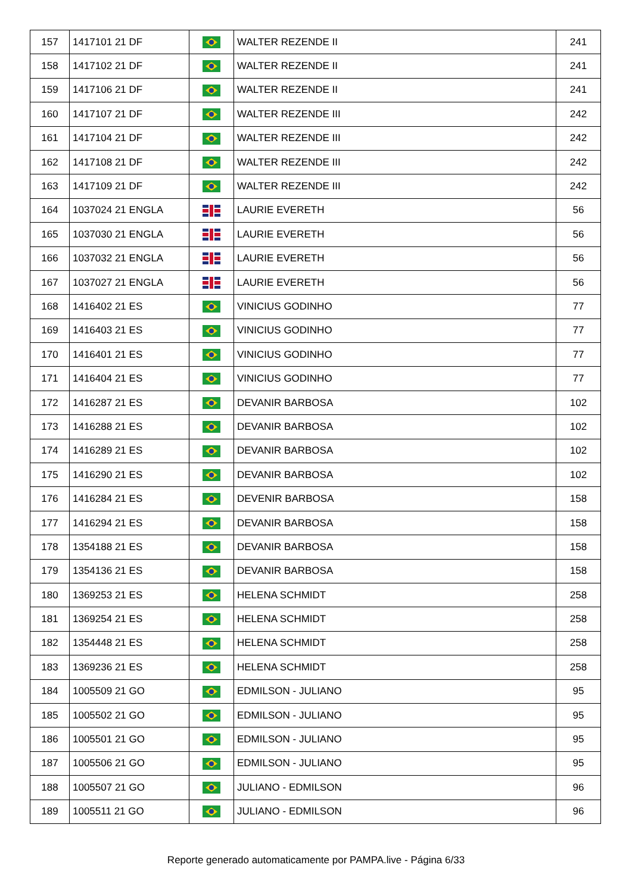| 157 | 1417101 21 DF | | WALTER REZENDE II | 241 |
| 158 | 1417102 21 DF | | WALTER REZENDE II | 241 |
| 159 | 1417106 21 DF | | WALTER REZENDE II | 241 |
| 160 | 1417107 21 DF | | WALTER REZENDE III | 242 |
| 161 | 1417104 21 DF | | WALTER REZENDE III | 242 |
| 162 | 1417108 21 DF | | WALTER REZENDE III | 242 |
| 163 | 1417109 21 DF | | WALTER REZENDE III | 242 |
| 164 | 1037024 21 ENGLA | | LAURIE EVERETH | 56 |
| 165 | 1037030 21 ENGLA | | LAURIE EVERETH | 56 |
| 166 | 1037032 21 ENGLA | | LAURIE EVERETH | 56 |
| 167 | 1037027 21 ENGLA | | LAURIE EVERETH | 56 |
| 168 | 1416402 21 ES | | VINICIUS GODINHO | 77 |
| 169 | 1416403 21 ES | | VINICIUS GODINHO | 77 |
| 170 | 1416401 21 ES | | VINICIUS GODINHO | 77 |
| 171 | 1416404 21 ES | | VINICIUS GODINHO | 77 |
| 172 | 1416287 21 ES | | DEVANIR BARBOSA | 102 |
| 173 | 1416288 21 ES | | DEVANIR BARBOSA | 102 |
| 174 | 1416289 21 ES | | DEVANIR BARBOSA | 102 |
| 175 | 1416290 21 ES | | DEVANIR BARBOSA | 102 |
| 176 | 1416284 21 ES | | DEVENIR BARBOSA | 158 |
| 177 | 1416294 21 ES | | DEVANIR BARBOSA | 158 |
| 178 | 1354188 21 ES | | DEVANIR BARBOSA | 158 |
| 179 | 1354136 21 ES | | DEVANIR BARBOSA | 158 |
| 180 | 1369253 21 ES | | HELENA SCHMIDT | 258 |
| 181 | 1369254 21 ES | | HELENA SCHMIDT | 258 |
| 182 | 1354448 21 ES | | HELENA SCHMIDT | 258 |
| 183 | 1369236 21 ES | | HELENA SCHMIDT | 258 |
| 184 | 1005509 21 GO | | EDMILSON - JULIANO | 95 |
| 185 | 1005502 21 GO | | EDMILSON - JULIANO | 95 |
| 186 | 1005501 21 GO | | EDMILSON - JULIANO | 95 |
| 187 | 1005506 21 GO | | EDMILSON - JULIANO | 95 |
| 188 | 1005507 21 GO | | JULIANO - EDMILSON | 96 |
| 189 | 1005511 21 GO | | JULIANO - EDMILSON | 96 |
Reporte generado automaticamente por PAMPA.live - Página 6/33